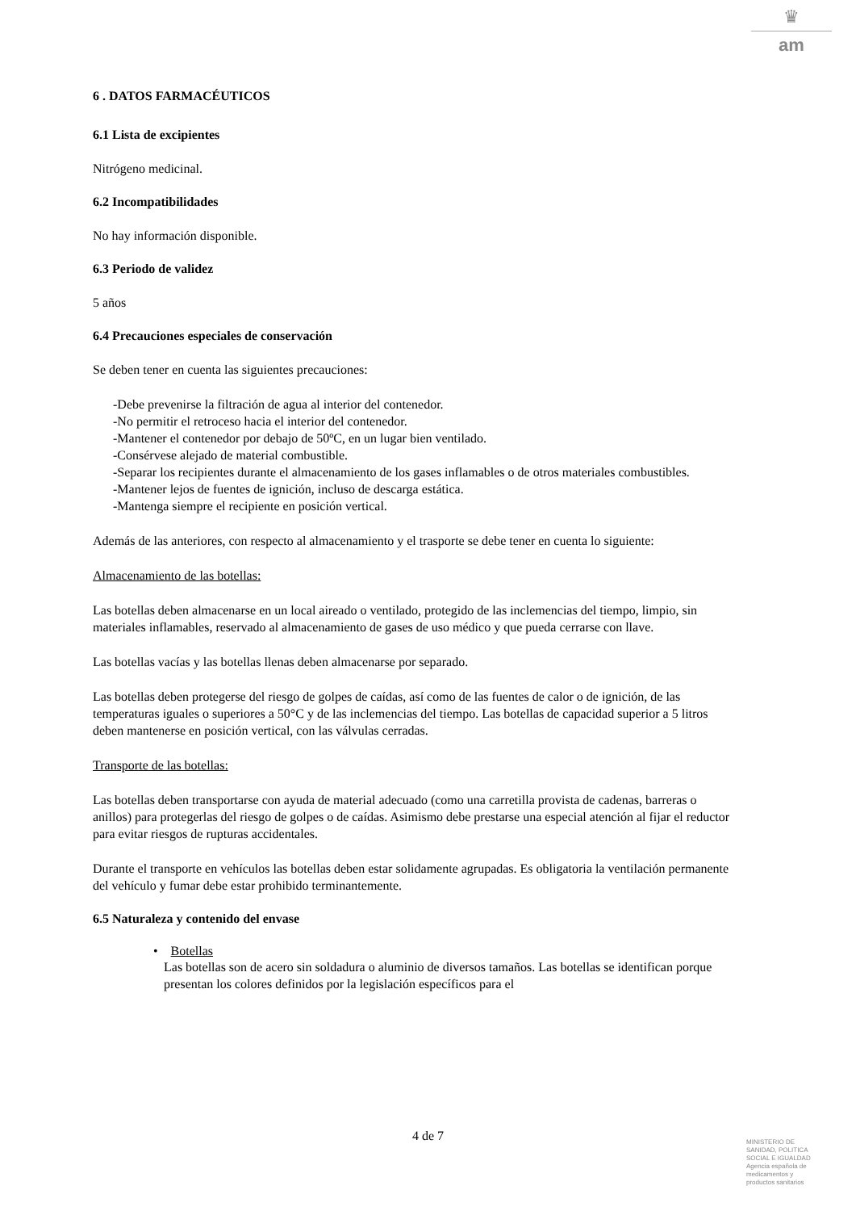♛
am
6 . DATOS FARMACÉUTICOS
6.1 Lista de excipientes
Nitrógeno medicinal.
6.2 Incompatibilidades
No hay información disponible.
6.3 Periodo de validez
5 años
6.4 Precauciones especiales de conservación
Se deben tener en cuenta las siguientes precauciones:
-Debe prevenirse la filtración de agua al interior del contenedor.
-No permitir el retroceso hacia el interior del contenedor.
-Mantener el contenedor por debajo de 50ºC, en un lugar bien ventilado.
-Consérvese alejado de material combustible.
-Separar los recipientes durante el almacenamiento de los gases inflamables o de otros materiales combustibles.
-Mantener lejos de fuentes de ignición, incluso de descarga estática.
-Mantenga siempre el recipiente en posición vertical.
Además de las anteriores, con respecto al almacenamiento y el trasporte se debe tener en cuenta lo siguiente:
Almacenamiento de las botellas:
Las botellas deben almacenarse en un local aireado o ventilado, protegido de las inclemencias del tiempo, limpio, sin materiales inflamables, reservado al almacenamiento de gases de uso médico y que pueda cerrarse con llave.
Las botellas vacías y las botellas llenas deben almacenarse por separado.
Las botellas deben protegerse del riesgo de golpes de caídas, así como de las fuentes de calor o de ignición, de las temperaturas iguales o superiores a 50°C y de las inclemencias del tiempo. Las botellas de capacidad superior a 5 litros deben mantenerse en posición vertical, con las válvulas cerradas.
Transporte de las botellas:
Las botellas deben transportarse con ayuda de material adecuado (como una carretilla provista de cadenas, barreras o anillos) para protegerlas del riesgo de golpes o de caídas. Asimismo debe prestarse una especial atención al fijar el reductor para evitar riesgos de rupturas accidentales.
Durante el transporte en vehículos las botellas deben estar solidamente agrupadas. Es obligatoria la ventilación permanente del vehículo y fumar debe estar prohibido terminantemente.
6.5 Naturaleza y contenido del envase
• Botellas
Las botellas son de acero sin soldadura o aluminio de diversos tamaños. Las botellas se identifican porque presentan los colores definidos por la legislación específicos para el
4 de 7
MINISTERIO DE
SANIDAD, POLITICA
SOCIAL E IGUALDAD
Agencia española de
medicamentos y
productos sanitarios